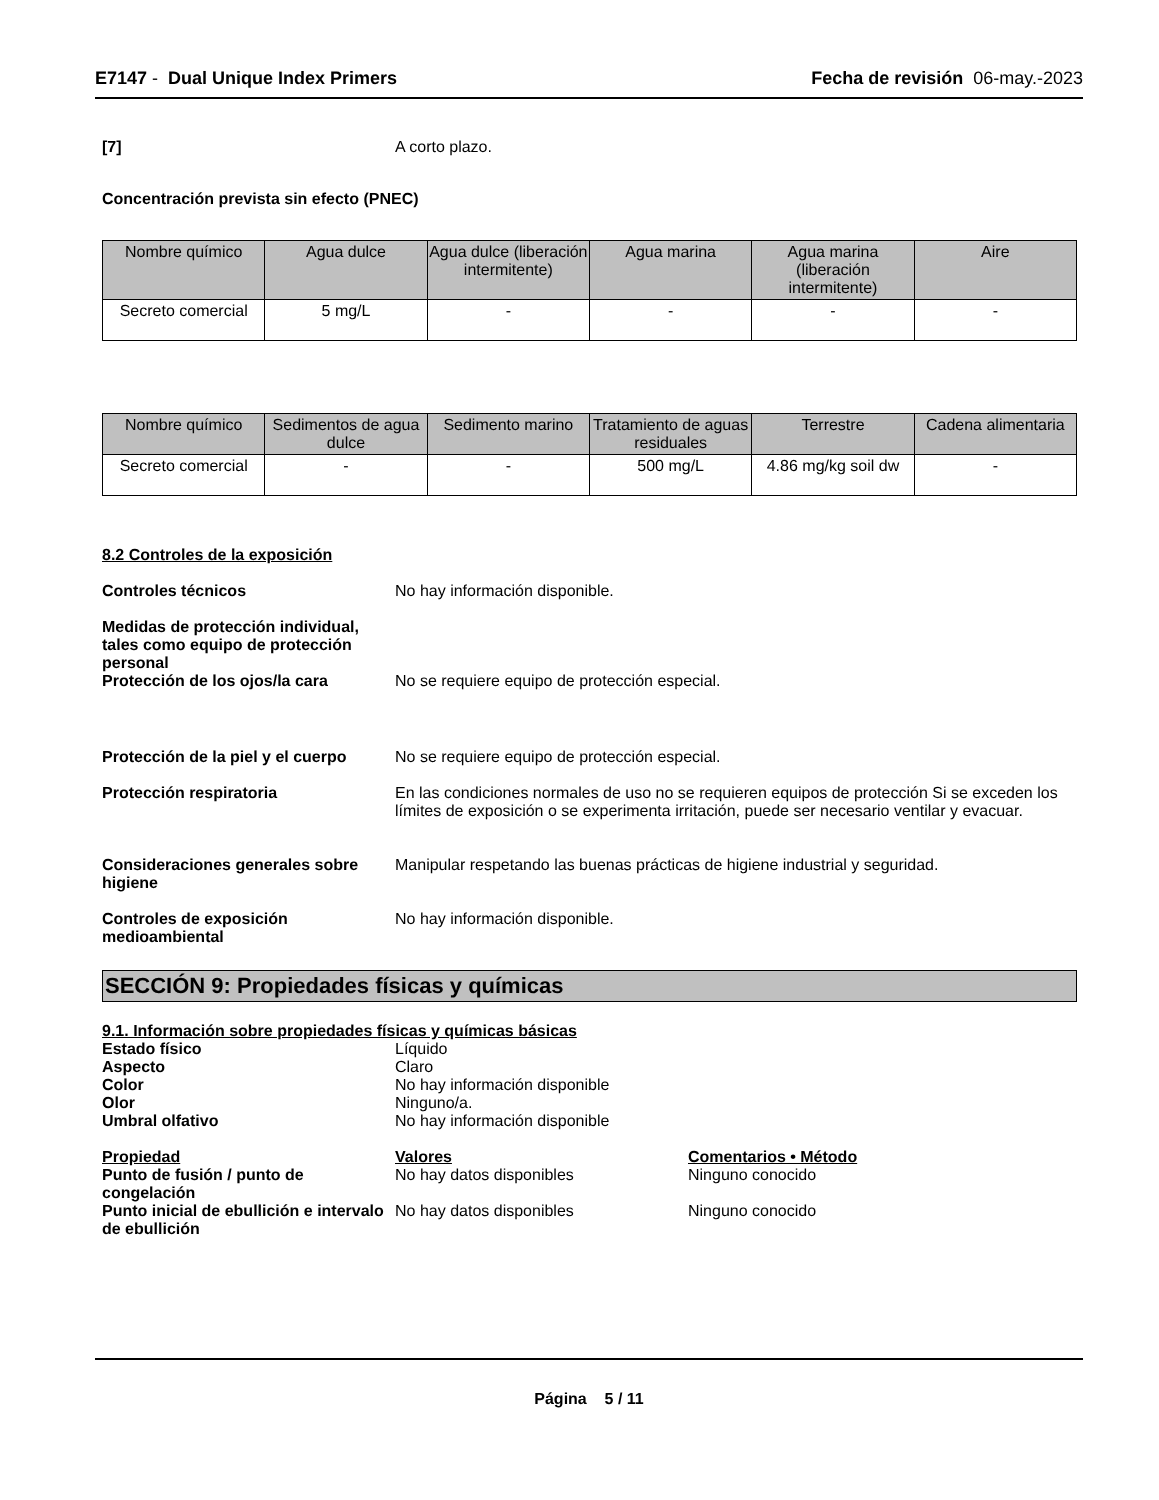E7147 - Dual Unique Index Primers
Fecha de revisión 06-may.-2023
[7] A corto plazo.
Concentración prevista sin efecto (PNEC)
| Nombre químico | Agua dulce | Agua dulce (liberación intermitente) | Agua marina | Agua marina (liberación intermitente) | Aire |
| --- | --- | --- | --- | --- | --- |
| Secreto comercial | 5 mg/L | - | - | - | - |
| Nombre químico | Sedimentos de agua dulce | Sedimento marino | Tratamiento de aguas residuales | Terrestre | Cadena alimentaria |
| --- | --- | --- | --- | --- | --- |
| Secreto comercial | - | - | 500 mg/L | 4.86 mg/kg soil dw | - |
8.2 Controles de la exposición
Controles técnicos No hay información disponible.
Medidas de protección individual, tales como equipo de protección personal
Protección de los ojos/la cara No se requiere equipo de protección especial.
Protección de la piel y el cuerpo
No se requiere equipo de protección especial.
Protección respiratoria En las condiciones normales de uso no se requieren equipos de protección Si se exceden los límites de exposición o se experimenta irritación, puede ser necesario ventilar y evacuar.
Consideraciones generales sobre higiene
Manipular respetando las buenas prácticas de higiene industrial y seguridad.
Controles de exposición medioambiental
No hay información disponible.
SECCIÓN 9: Propiedades físicas y químicas
9.1. Información sobre propiedades físicas y químicas básicas
Estado físico Líquido
Aspecto Claro
Color No hay información disponible
Olor Ninguno/a.
Umbral olfativo No hay información disponible
Propiedad Valores Comentarios • Método
Punto de fusión / punto de congelación
No hay datos disponibles Ninguno conocido
Punto inicial de ebullición e intervalo de ebullición
No hay datos disponibles Ninguno conocido
Página 5 / 11